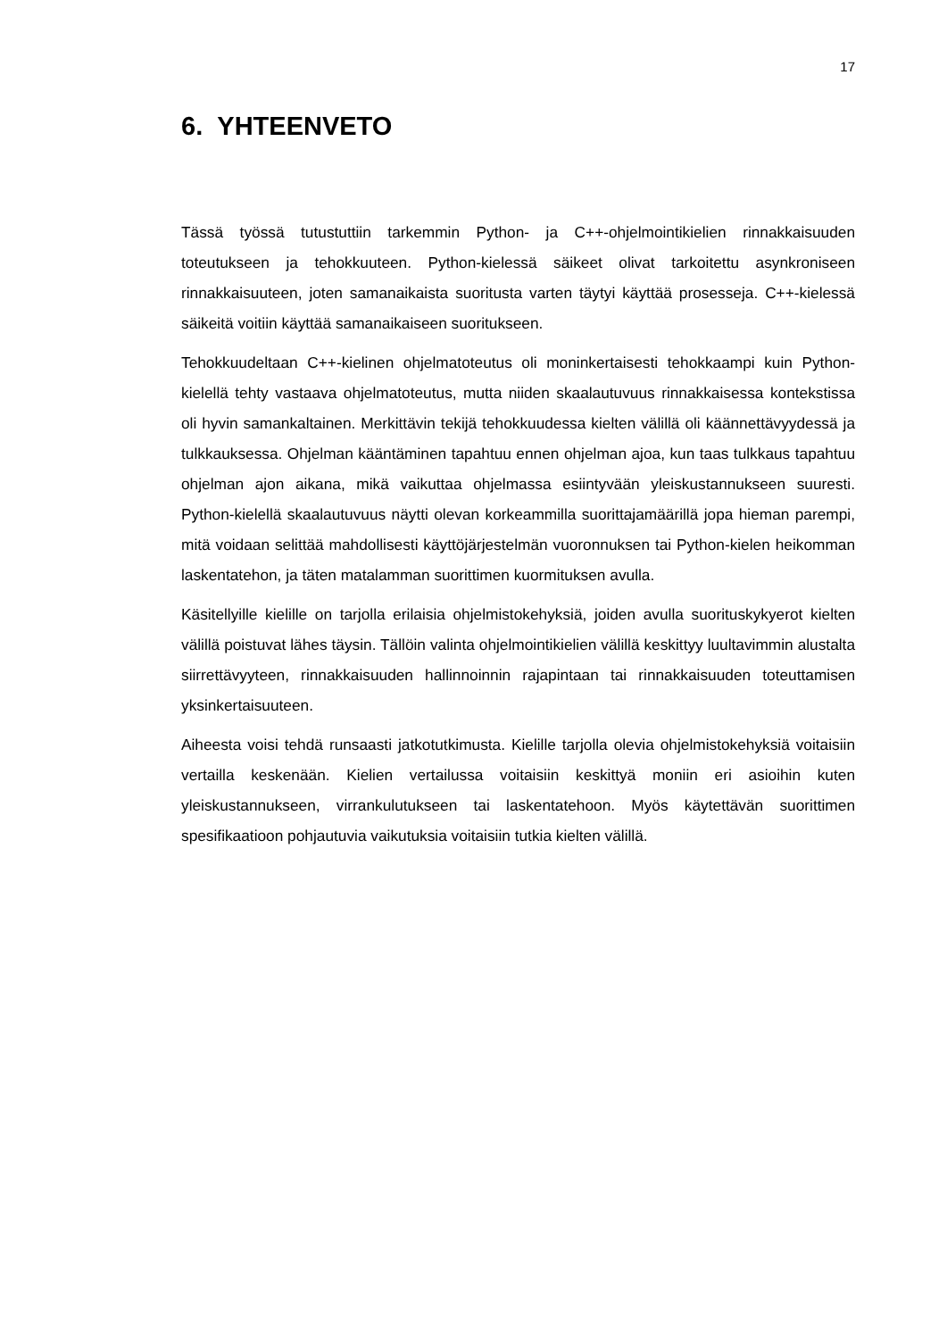17
6. YHTEENVETO
Tässä työssä tutustuttiin tarkemmin Python- ja C++-ohjelmointikielien rinnakkaisuuden toteutukseen ja tehokkuuteen. Python-kielessä säikeet olivat tarkoitettu asynkroniseen rinnakkaisuuteen, joten samanaikaista suoritusta varten täytyi käyttää prosesseja. C++-kielessä säikeitä voitiin käyttää samanaikaiseen suoritukseen.
Tehokkuudeltaan C++-kielinen ohjelmatoteutus oli moninkertaisesti tehokkaampi kuin Python-kielellä tehty vastaava ohjelmatoteutus, mutta niiden skaalautuvuus rinnakkaisessa kontekstissa oli hyvin samankaltainen. Merkittävin tekijä tehokkuudessa kielten välillä oli käännettävyydessä ja tulkkauksessa. Ohjelman kääntäminen tapahtuu ennen ohjelman ajoa, kun taas tulkkaus tapahtuu ohjelman ajon aikana, mikä vaikuttaa ohjelmassa esiintyvään yleiskustannukseen suuresti. Python-kielellä skaalautuvuus näytti olevan korkeammilla suorittajamäärillä jopa hieman parempi, mitä voidaan selittää mahdollisesti käyttöjärjestelmän vuoronnuksen tai Python-kielen heikomman laskentatehon, ja täten matalamman suorittimen kuormituksen avulla.
Käsitellyille kielille on tarjolla erilaisia ohjelmistokehyksiä, joiden avulla suorituskykyerot kielten välillä poistuvat lähes täysin. Tällöin valinta ohjelmointikielien välillä keskittyy luultavimmin alustalta siirrettävyyteen, rinnakkaisuuden hallinnoinnin rajapintaan tai rinnakkaisuuden toteuttamisen yksinkertaisuuteen.
Aiheesta voisi tehdä runsaasti jatkotutkimusta. Kielille tarjolla olevia ohjelmistokehyksiä voitaisiin vertailla keskenään. Kielien vertailussa voitaisiin keskittyä moniin eri asioihin kuten yleiskustannukseen, virrankulutukseen tai laskentatehoon. Myös käytettävän suorittimen spesifikaatioon pohjautuvia vaikutuksia voitaisiin tutkia kielten välillä.